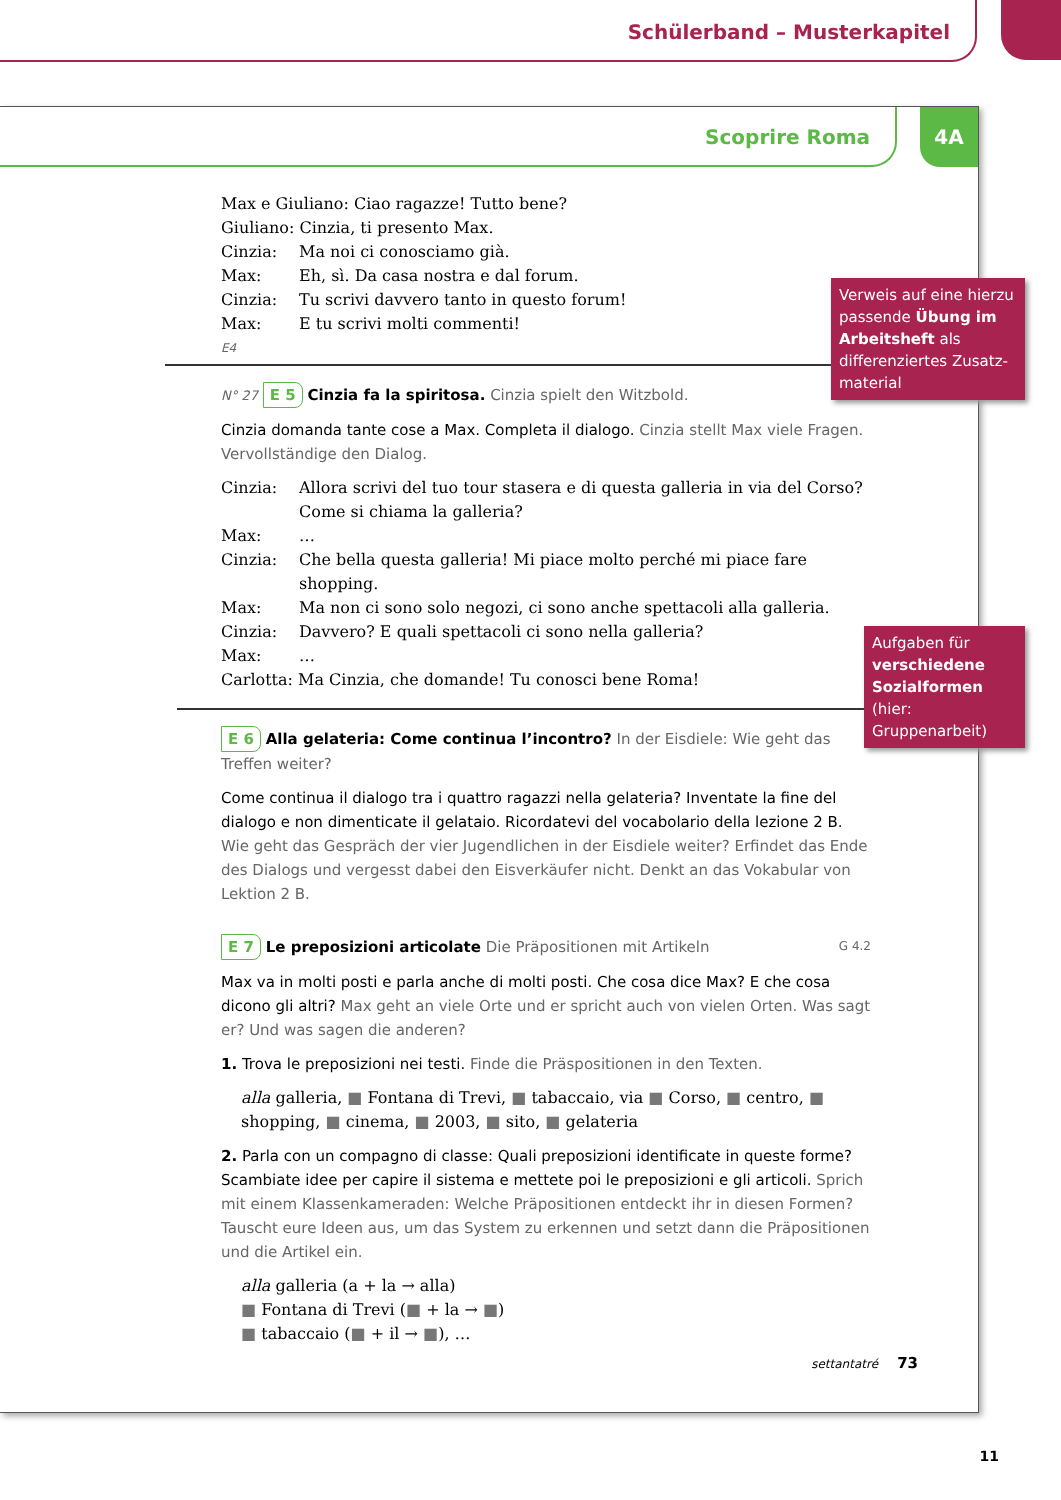Schülerband – Musterkapitel
Scoprire Roma
4A
Max e Giuliano: Ciao ragazze! Tutto bene?
Giuliano: Cinzia, ti presento Max.
Cinzia: Ma noi ci conosciamo già.
Max: Eh, sì. Da casa nostra e dal forum.
Cinzia: Tu scrivi davvero tanto in questo forum!
Max: E tu scrivi molti commenti!
E4
N° 27 E 5 Cinzia fa la spiritosa. Cinzia spielt den Witzbold.
Cinzia domanda tante cose a Max. Completa il dialogo. Cinzia stellt Max viele Fragen. Vervollständige den Dialog.
Cinzia: Allora scrivi del tuo tour stasera e di questa galleria in via del Corso? Come si chiama la galleria?
Max: …
Cinzia: Che bella questa galleria! Mi piace molto perché mi piace fare shopping.
Max: Ma non ci sono solo negozi, ci sono anche spettacoli alla galleria.
Cinzia: Davvero? E quali spettacoli ci sono nella galleria?
Max: …
Carlotta: Ma Cinzia, che domande! Tu conosci bene Roma!
E 6 Alla gelateria: Come continua l’incontro? In der Eisdiele: Wie geht das Treffen weiter?
Come continua il dialogo tra i quattro ragazzi nella gelateria? Inventate la fine del dialogo e non dimenticate il gelataio. Ricordatevi del vocabolario della lezione 2 B. Wie geht das Gespräch der vier Jugendlichen in der Eisdiele weiter? Erfindet das Ende des Dialogs und vergesst dabei den Eisverkäufer nicht. Denkt an das Vokabular von Lektion 2 B.
E 7 Le preposizioni articolate Die Präpositionen mit Artikeln G 4.2
Max va in molti posti e parla anche di molti posti. Che cosa dice Max? E che cosa dicono gli altri? Max geht an viele Orte und er spricht auch von vielen Orten. Was sagt er? Und was sagen die anderen?
1. Trova le preposizioni nei testi. Finde die Präspositionen in den Texten.
alla galleria, ■ Fontana di Trevi, ■ tabaccaio, via ■ Corso, ■ centro, ■ shopping, ■ cinema, ■ 2003, ■ sito, ■ gelateria
2. Parla con un compagno di classe: Quali preposizioni identificate in queste forme? Scambiate idee per capire il sistema e mettete poi le preposizioni e gli articoli. Sprich mit einem Klassenkameraden: Welche Präpositionen entdeckt ihr in diesen Formen? Tauscht eure Ideen aus, um das System zu erkennen und setzt dann die Präpositionen und die Artikel ein.
alla galleria (a + la → alla)
■ Fontana di Trevi (■ + la → ■)
■ tabaccaio (■ + il → ■), …
settantatré 73
Verweis auf eine hierzu passende Übung im Arbeitsheft als differenziertes Zusatz­material
Aufgaben für verschiedene Sozialformen (hier: Gruppenarbeit)
11